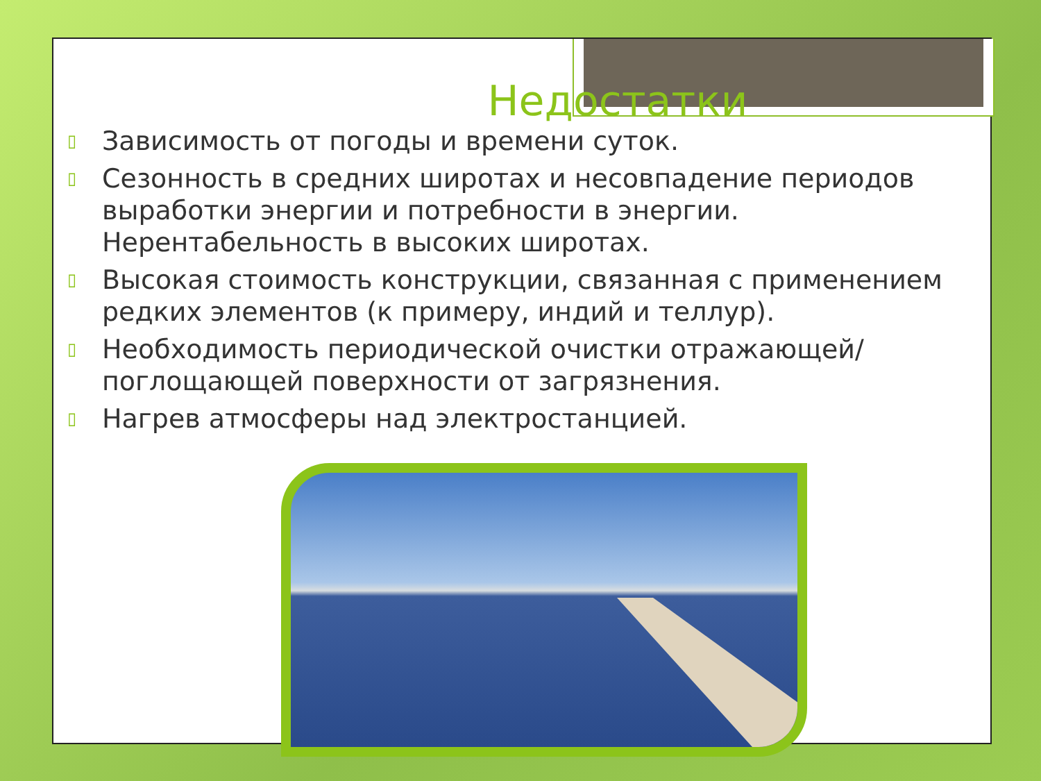Недостатки
▯ Зависимость от погоды и времени суток.
▯ Сезонность в средних широтах и несовпадение периодов выработки энергии и потребности в энергии. Нерентабельность в высоких широтах.
▯ Высокая стоимость конструкции, связанная с применением редких элементов (к примеру, индий и теллур).
▯ Необходимость периодической очистки отражающей/поглощающей поверхности от загрязнения.
▯ Нагрев атмосферы над электростанцией.